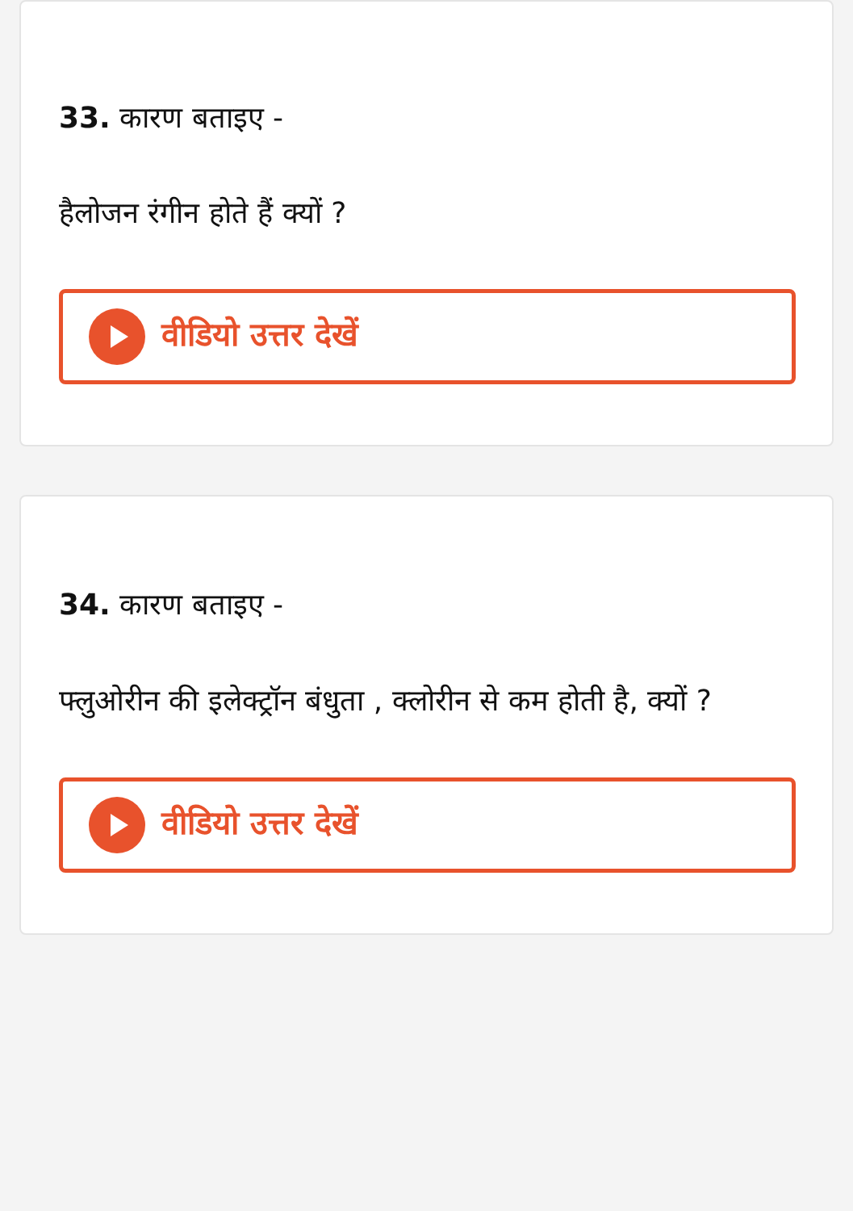33. कारण बताइए -
हैलोजन रंगीन होते हैं क्यों ?
वीडियो उत्तर देखें
34. कारण बताइए -
फ्लुओरीन की इलेक्ट्रॉन बंधुता , क्लोरीन से कम होती है, क्यों ?
वीडियो उत्तर देखें